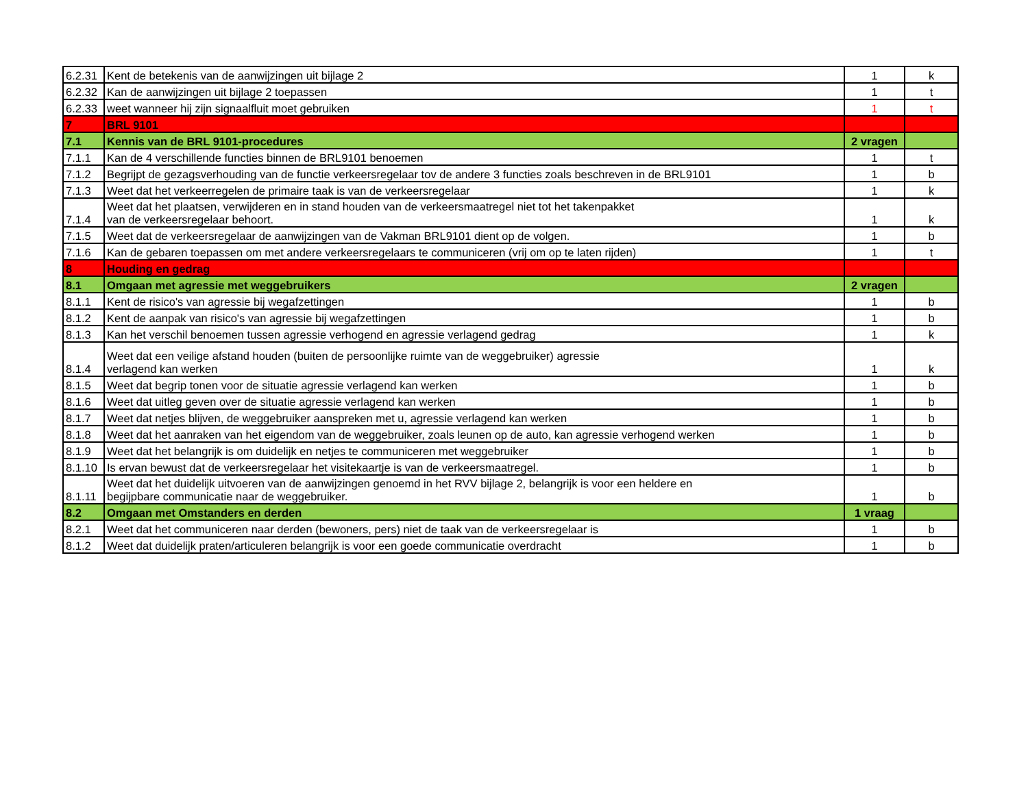| 6.2.31 | Kent de betekenis van de aanwijzingen uit bijlage 2 | 1 | k |
| 6.2.32 | Kan de aanwijzingen uit bijlage 2 toepassen | 1 | t |
| 6.2.33 | weet wanneer hij zijn signaalfluit moet gebruiken | 1 | t |
| 7 | BRL 9101 | | |
| 7.1 | Kennis van de BRL 9101-procedures | 2 vragen | |
| 7.1.1 | Kan de 4 verschillende functies binnen de BRL9101 benoemen | 1 | t |
| 7.1.2 | Begrijpt de gezagsverhouding van de functie verkeersregelaar tov de andere 3 functies zoals beschreven in de BRL9101 | 1 | b |
| 7.1.3 | Weet dat het verkeerregelen de primaire taak is van de verkeersregelaar | 1 | k |
| 7.1.4 | Weet dat het plaatsen, verwijderen en in stand houden van de verkeersmaatregel niet tot het takenpakket van de verkeersregelaar behoort. | 1 | k |
| 7.1.5 | Weet dat de verkeersregelaar de aanwijzingen van de Vakman BRL9101 dient op de volgen. | 1 | b |
| 7.1.6 | Kan de gebaren toepassen om met andere verkeersregelaars te communiceren (vrij om op te laten rijden) | 1 | t |
| 8 | Houding en gedrag | | |
| 8.1 | Omgaan met agressie met weggebruikers | 2 vragen | |
| 8.1.1 | Kent de risico's van agressie bij wegafzettingen | 1 | b |
| 8.1.2 | Kent de aanpak van risico's van agressie bij wegafzettingen | 1 | b |
| 8.1.3 | Kan het verschil benoemen tussen agressie verhogend en agressie verlagend gedrag | 1 | k |
| 8.1.4 | Weet dat een veilige afstand houden (buiten de persoonlijke ruimte van de weggebruiker) agressie verlagend kan werken | 1 | k |
| 8.1.5 | Weet dat begrip tonen voor de situatie agressie verlagend kan werken | 1 | b |
| 8.1.6 | Weet dat uitleg geven over de situatie agressie verlagend kan werken | 1 | b |
| 8.1.7 | Weet dat netjes blijven, de weggebruiker aanspreken met u, agressie verlagend kan werken | 1 | b |
| 8.1.8 | Weet dat het aanraken van het eigendom van de weggebruiker, zoals leunen op de auto, kan agressie verhogend werken | 1 | b |
| 8.1.9 | Weet dat het belangrijk is om duidelijk en netjes te communiceren met weggebruiker | 1 | b |
| 8.1.10 | Is ervan bewust dat de verkeersregelaar het visitekaartje is van de verkeersmaatregel. | 1 | b |
| 8.1.11 | Weet dat het duidelijk uitvoeren van de aanwijzingen genoemd in het RVV bijlage 2, belangrijk is voor een heldere en begijpbare communicatie naar de weggebruiker. | 1 | b |
| 8.2 | Omgaan met Omstanders en derden | 1 vraag | |
| 8.2.1 | Weet dat het communiceren naar derden (bewoners, pers) niet de taak van de verkeersregelaar is | 1 | b |
| 8.1.2 | Weet dat duidelijk praten/articuleren belangrijk is voor een goede communicatie overdracht | 1 | b |